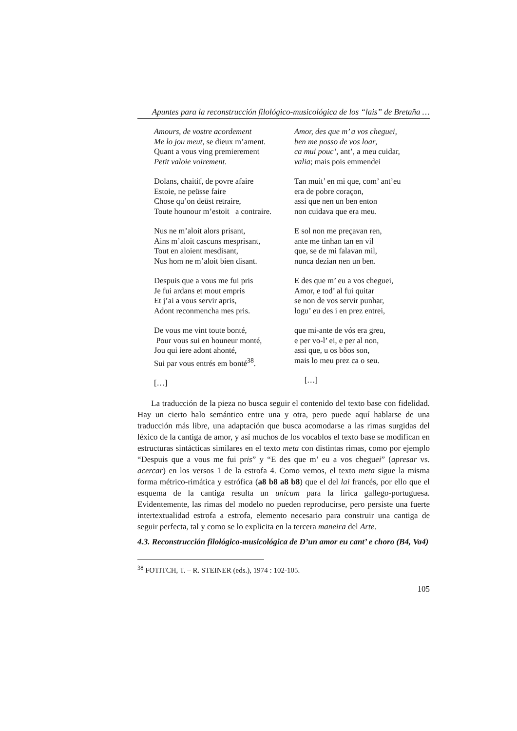Apuntes para la reconstrucción filológico-musicológica de los “lais” de Bretaña …
Amours, de vostre acordement
Me lo jou meut, se dieux m’ament.
Quant a vous ving premierement
Petit valoie voirement.
Dolans, chaitif, de povre afaire
Estoie, ne peüsse faire
Chose qu’on deüst retraire,
Toute hounour m’estoit a contraire.
Nus ne m’aloit alors prisant,
Ains m’aloit cascuns mesprisant,
Tout en aloient mesdisant,
Nus hom ne m’aloit bien disant.
Despuis que a vous me fui pris
Je fui ardans et mout empris
Et j’ai a vous servir apris,
Adont reconmencha mes pris.
De vous me vint toute bonté,
Pour vous sui en houneur monté,
Jou qui iere adont ahonté,
Sui par vous entrés em bonté<sup>38</sup>.
[…]
Amor, des que m’ a vos cheguei,
ben me posso de vos loar,
ca mui pouc’, ant’, a meu cuidar,
valia; mais pois emmendei
Tan muit’ en mi que, com’ ant’eu
era de pobre coraçon,
assi que nen un ben enton
non cuidava que era meu.
E sol non me preçavan ren,
ante me tinhan tan en vil
que, se de mi falavan mil,
nunca dezian nen un ben.
E des que m’ eu a vos cheguei,
Amor, e tod’ al fui quitar
se non de vos servir punhar,
logu’ eu des i en prez entrei,
que mi-ante de vós era greu,
e per vo-l’ ei, e per al non,
assi que, u os bõos son,
mais lo meu prez ca o seu.
[…]
La traducción de la pieza no busca seguir el contenido del texto base con fidelidad. Hay un cierto halo semántico entre una y otra, pero puede aquí hablarse de una traducción más libre, una adaptación que busca acomodarse a las rimas surgidas del léxico de la cantiga de amor, y así muchos de los vocablos el texto base se modifican en estructuras sintácticas similares en el texto meta con distintas rimas, como por ejemplo “Despuis que a vous me fui pris” y “E des que m’ eu a vos cheguei” (apresar vs. acercar) en los versos 1 de la estrofa 4. Como vemos, el texto meta sigue la misma forma métrico-rimática y estrófica (a8 b8 a8 b8) que el del lai francés, por ello que el esquema de la cantiga resulta un unicum para la lírica gallego-portuguesa. Evidentemente, las rimas del modelo no pueden reproducirse, pero persiste una fuerte intertextualidad estrofa a estrofa, elemento necesario para construir una cantiga de seguir perfecta, tal y como se lo explicita en la tercera maneira del Arte.
4.3. Reconstrucción filológico-musicológica de D’un amor eu cant’ e choro (B4, Va4)
<sup>38</sup> FOTITCH, T. – R. STEINER (eds.), 1974 : 102-105.
105